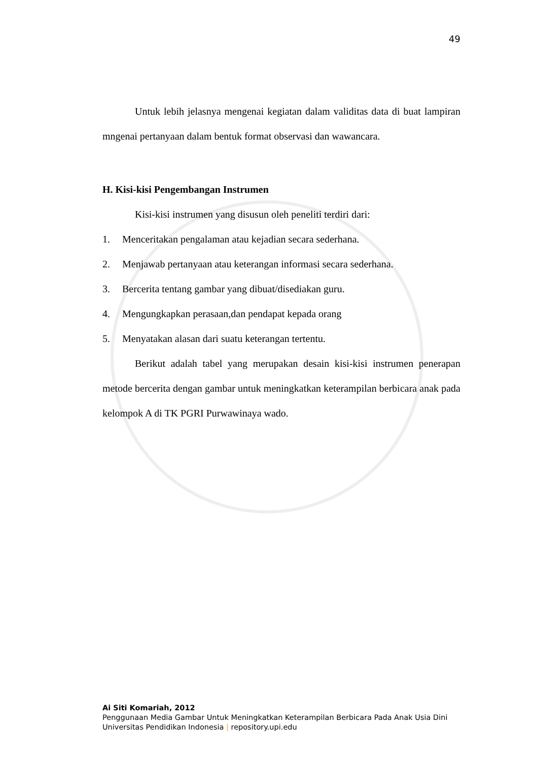49
Untuk lebih jelasnya mengenai kegiatan dalam validitas data di buat lampiran mngenai pertanyaan dalam bentuk format observasi dan wawancara.
H. Kisi-kisi Pengembangan Instrumen
Kisi-kisi instrumen yang disusun oleh peneliti terdiri dari:
1. Menceritakan pengalaman atau kejadian secara sederhana.
2. Menjawab pertanyaan atau keterangan informasi secara sederhana.
3. Bercerita tentang gambar yang dibuat/disediakan guru.
4. Mengungkapkan perasaan,dan pendapat kepada orang
5. Menyatakan alasan dari suatu keterangan tertentu.
Berikut adalah tabel yang merupakan desain kisi-kisi instrumen penerapan metode bercerita dengan gambar untuk meningkatkan keterampilan berbicara anak pada kelompok A di TK PGRI Purwawinaya wado.
Ai Siti Komariah, 2012
Penggunaan Media Gambar Untuk Meningkatkan Keterampilan Berbicara Pada Anak Usia Dini
Universitas Pendidikan Indonesia | repository.upi.edu